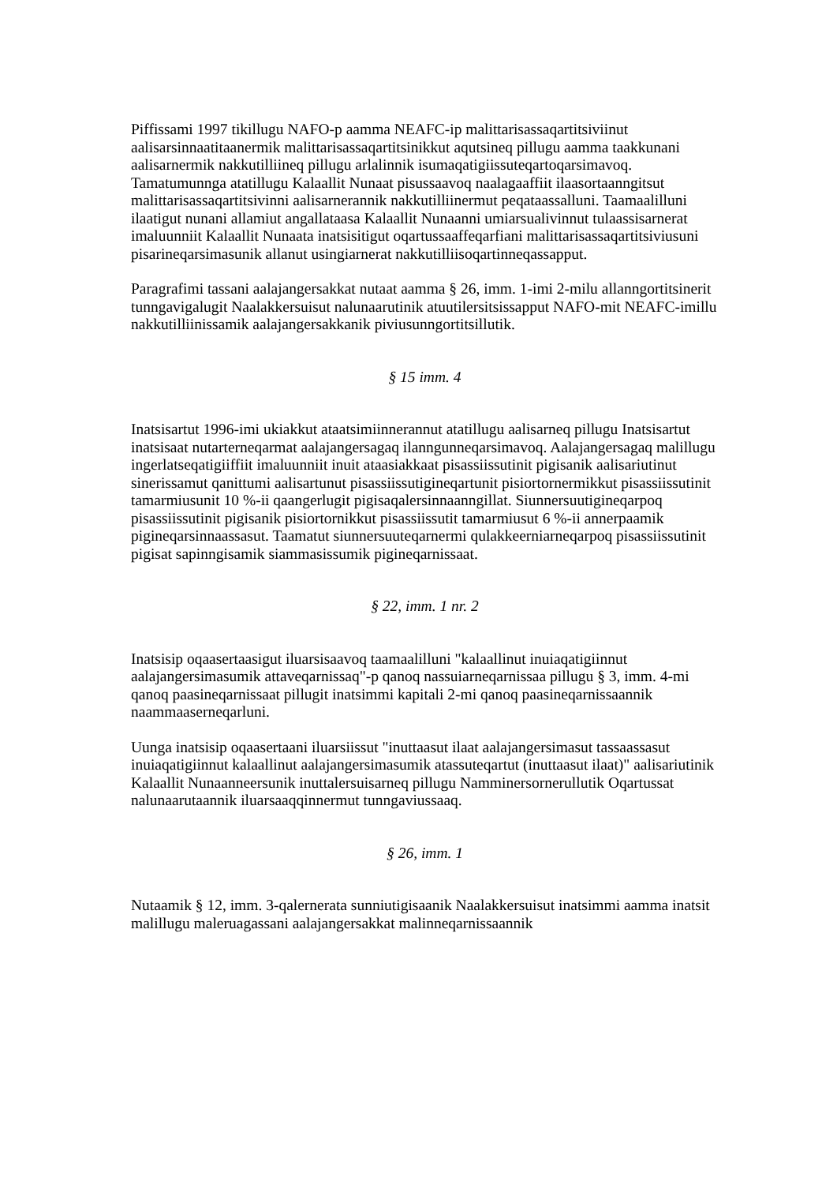Piffissami 1997 tikillugu NAFO-p aamma NEAFC-ip malittarisassaqartitsiviinut aalisarsinnaatitaanermik malittarisassaqartitsinikkut aqutsineq pillugu aamma taakkunani aalisarnermik nakkutilliineq pillugu arlalinnik isumaqatigiissuteqartoqarsimavoq. Tamatumunnga atatillugu Kalaallit Nunaat pisussaavoq naalagaaffiit ilaasortaanngitsut malittarisassaqartitsivinni aalisarnerannik nakkutilliinermut peqataassalluni. Taamaalilluni ilaatigut nunani allamiut angallataasa Kalaallit Nunaanni umiarsualivinnut tulaassisarnerat imaluunniit Kalaallit Nunaata inatsisitigut oqartussaaffeqarfiani malittarisassaqartitsiviusuni pisarineqarsimasunik allanut usingiarnerat nakkutilliisoqartinneqassapput.
Paragrafimi tassani aalajangersakkat nutaat aamma § 26, imm. 1-imi 2-milu allanngortitsinerit tunngavigalugit Naalakkersuisut nalunaarutinik atuutilersitsissapput NAFO-mit NEAFC-imillu nakkutilliinissamik aalajangersakkanik piviusunngortitsillutik.
§ 15 imm. 4
Inatsisartut 1996-imi ukiakkut ataatsimiinnerannut atatillugu aalisarneq pillugu Inatsisartut inatsisaat nutarterneqarmat aalajangersagaq ilanngunneqarsimavoq. Aalajangersagaq malillugu ingerlatseqatigiiffiit imaluunniit inuit ataasiakkaat pisassiissutinit pigisanik aalisariutinut sinerissamut qanittumi aalisartunut pisassiissutigineqartunit pisiortornermikkut pisassiissutinit tamarmiusunit 10 %-ii qaangerlugit pigisaqalersinnaanngillat. Siunnersuutigineqarpoq pisassiissutinit pigisanik pisiortornikkut pisassiissutit tamarmiusut 6 %-ii annerpaamik pigineqarsinnaassasut. Taamatut siunnersuuteqarnermi qulakkeerniarneqarpoq pisassiissutinit pigisat sapinngisamik siammasissumik pigineqarnissaat.
§ 22, imm. 1 nr. 2
Inatsisip oqaasertaasigut iluarsisaavoq taamaalilluni "kalaallinut inuiaqatigiinnut aalajangersimasumik attaveqarnissaq"-p qanoq nassuiarneqarnissaa pillugu § 3, imm. 4-mi qanoq paasineqarnissaat pillugit inatsimmi kapitali 2-mi qanoq paasineqarnissaannik naammaaserneqarluni.
Uunga inatsisip oqaasertaani iluarsiissut "inuttaasut ilaat aalajangersimasut tassaassasut inuiaqatigiinnut kalaallinut aalajangersimasumik atassuteqartut (inuttaasut ilaat)" aalisariutinik Kalaallit Nunaanneersunik inuttalersuisarneq pillugu Namminersornerullutik Oqartussat nalunaarutaannik iluarsaaqqinnermut tunngaviussaaq.
§ 26, imm. 1
Nutaamik § 12, imm. 3-qalernerata sunniutigisaanik Naalakkersuisut inatsimmi aamma inatsit malillugu maleruagassani aalajangersakkat malinneqarnissaannik